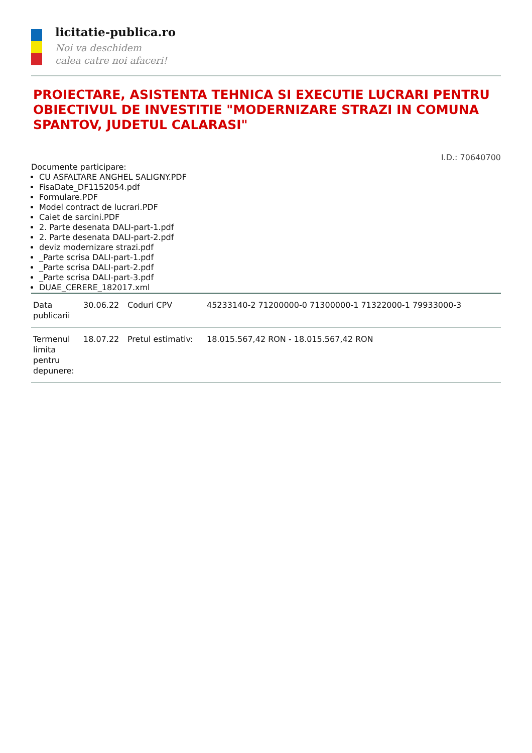licitatie-publica.ro
Noi va deschidem
calea catre noi afaceri!
PROIECTARE, ASISTENTA TEHNICA SI EXECUTIE LUCRARI PENTRU OBIECTIVUL DE INVESTITIE "MODERNIZARE STRAZI IN COMUNA SPANTOV, JUDETUL CALARASI"
I.D.: 70640700
Documente participare:
CU ASFALTARE ANGHEL SALIGNY.PDF
FisaDate_DF1152054.pdf
Formulare.PDF
Model contract de lucrari.PDF
Caiet de sarcini.PDF
2. Parte desenata DALI-part-1.pdf
2. Parte desenata DALI-part-2.pdf
deviz modernizare strazi.pdf
_Parte scrisa DALI-part-1.pdf
_Parte scrisa DALI-part-2.pdf
_Parte scrisa DALI-part-3.pdf
DUAE_CERERE_182017.xml
| Data publicarii | 30.06.22 | Coduri CPV | 45233140-2 71200000-0 71300000-1 71322000-1 79933000-3 |
| Termenul limita pentru depunere: | 18.07.22 | Pretul estimativ: | 18.015.567,42 RON - 18.015.567,42 RON |